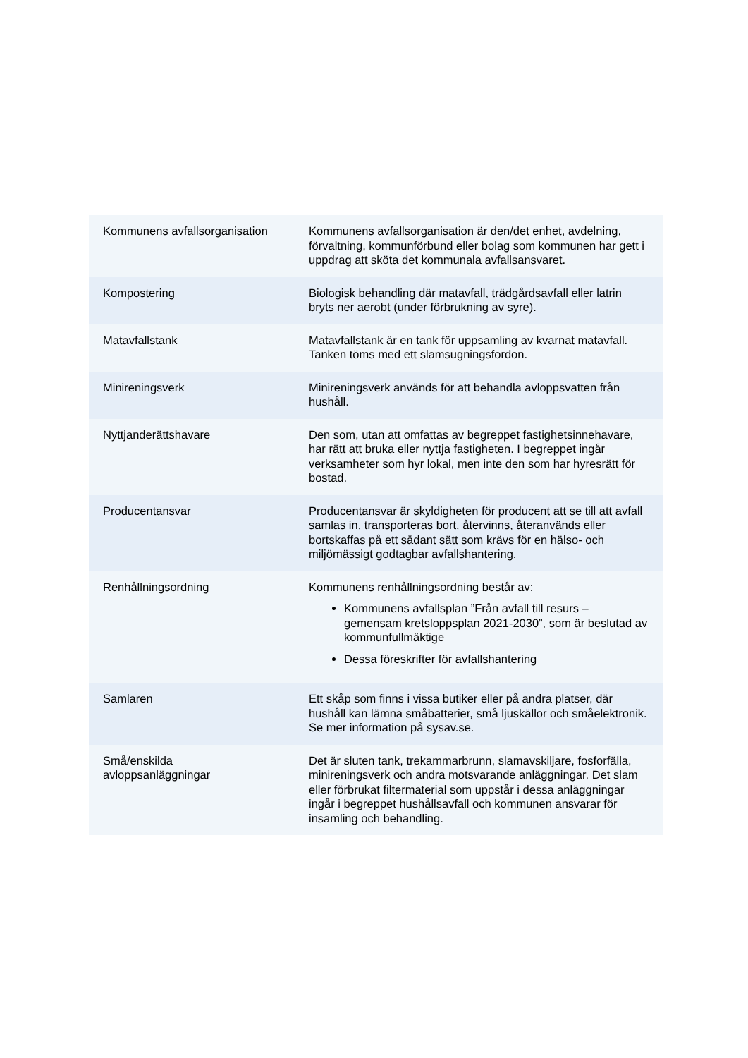| Kommunens avfallsorganisation | Kommunens avfallsorganisation är den/det enhet, avdelning, förvaltning, kommunförbund eller bolag som kommunen har gett i uppdrag att sköta det kommunala avfallsansvaret. |
| Kompostering | Biologisk behandling där matavfall, trädgårdsavfall eller latrin bryts ner aerobt (under förbrukning av syre). |
| Matavfallstank | Matavfallstank är en tank för uppsamling av kvarnat matavfall. Tanken töms med ett slamsugningsfordon. |
| Minireningsverk | Minireningsverk används för att behandla avloppsvatten från hushåll. |
| Nyttjanderättshavare | Den som, utan att omfattas av begreppet fastighetsinnehavare, har rätt att bruka eller nyttja fastigheten. I begreppet ingår verksamheter som hyr lokal, men inte den som har hyresrätt för bostad. |
| Producentansvar | Producentansvar är skyldigheten för producent att se till att avfall samlas in, transporteras bort, återvinns, återanvänds eller bortskaffas på ett sådant sätt som krävs för en hälso- och miljömässigt godtagbar avfallshantering. |
| Renhållningsordning | Kommunens renhållningsordning består av: Kommunens avfallsplan ”Från avfall till resurs – gemensam kretsloppsplan 2021-2030”, som är beslutad av kommunfullmäktige Dessa föreskrifter för avfallshantering |
| Samlaren | Ett skåp som finns i vissa butiker eller på andra platser, där hushåll kan lämna småbatterier, små ljuskällor och småelektronik. Se mer information på sysav.se. |
| Små/enskilda avloppsanläggningar | Det är sluten tank, trekammarbrunn, slamavskiljare, fosforfälla, minireningsverk och andra motsvarande anläggningar. Det slam eller förbrukat filtermaterial som uppstår i dessa anläggningar ingår i begreppet hushållsavfall och kommunen ansvarar för insamling och behandling. |